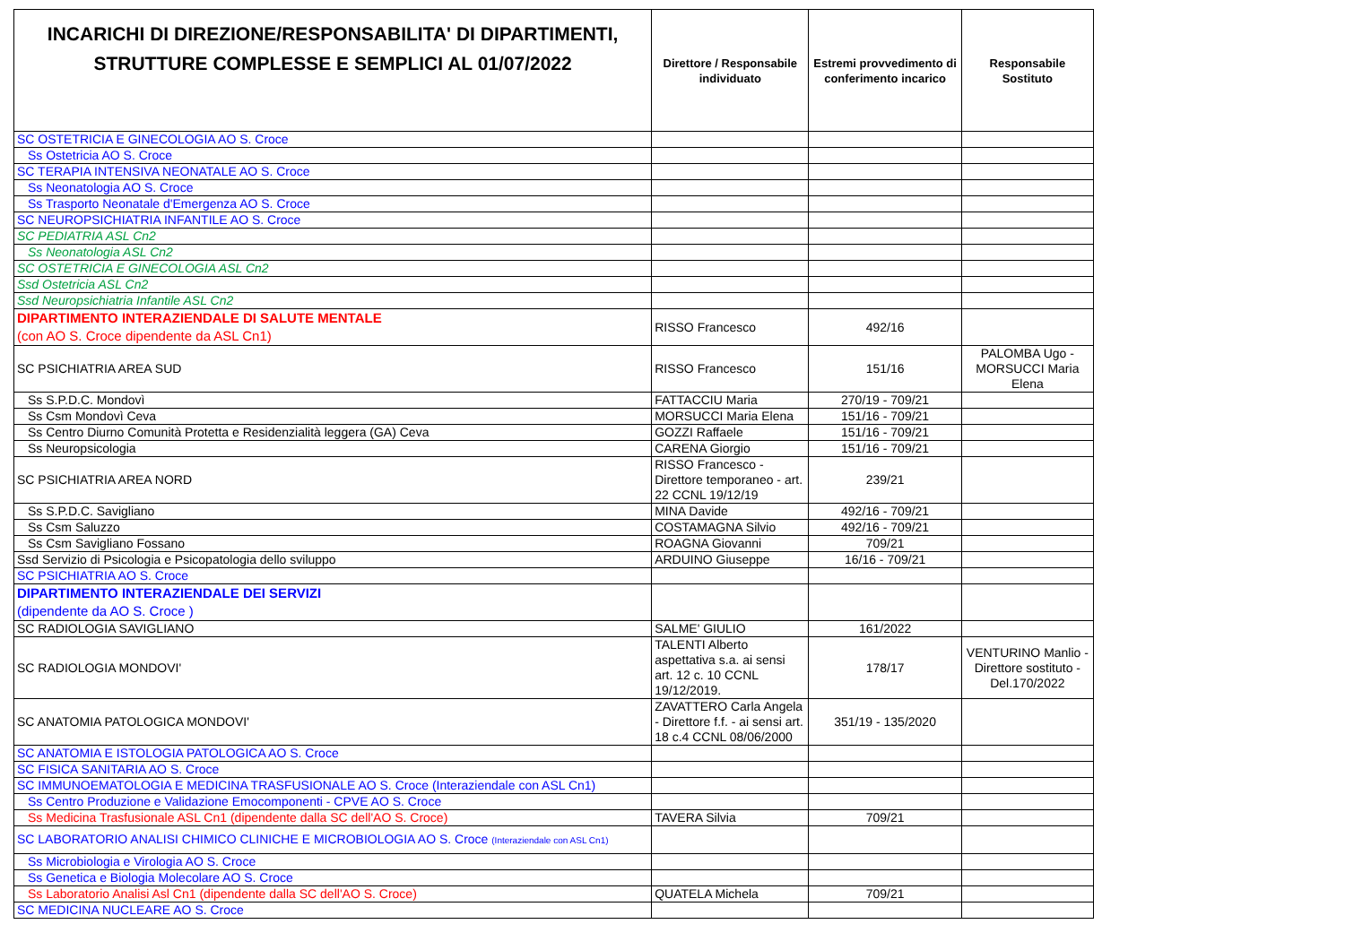| INCARICHI DI DIREZIONE/RESPONSABILITA' DI DIPARTIMENTI, STRUTTURE COMPLESSE E SEMPLICI AL 01/07/2022 | Direttore / Responsabile individuato | Estremi provvedimento di conferimento incarico | Responsabile Sostituto |
| --- | --- | --- | --- |
| SC OSTETRICIA E GINECOLOGIA AO S. Croce | | | |
| Ss Ostetricia AO S. Croce | | | |
| SC TERAPIA INTENSIVA NEONATALE AO S. Croce | | | |
| Ss Neonatologia AO S. Croce | | | |
| Ss Trasporto Neonatale d'Emergenza AO S. Croce | | | |
| SC NEUROPSICHIATRIA INFANTILE AO S. Croce | | | |
| SC PEDIATRIA ASL Cn2 | | | |
| Ss Neonatologia ASL Cn2 | | | |
| SC OSTETRICIA E GINECOLOGIA ASL Cn2 | | | |
| Ssd Ostetricia ASL Cn2 | | | |
| Ssd Neuropsichiatria Infantile ASL Cn2 | | | |
| DIPARTIMENTO INTERAZIENDALE DI SALUTE MENTALE (con AO S. Croce dipendente da ASL Cn1) | RISSO Francesco | 492/16 | |
| SC PSICHIATRIA AREA SUD | RISSO Francesco | 151/16 | PALOMBA Ugo - MORSUCCI Maria Elena |
| Ss S.P.D.C. Mondovì | FATTACCIU Maria | 270/19 - 709/21 | |
| Ss Csm Mondovì Ceva | MORSUCCI Maria Elena | 151/16 - 709/21 | |
| Ss Centro Diurno Comunità Protetta e Residenzialità leggera (GA) Ceva | GOZZI Raffaele | 151/16 - 709/21 | |
| Ss Neuropsicologia | CARENA Giorgio | 151/16 - 709/21 | |
| SC PSICHIATRIA AREA NORD | RISSO Francesco - Direttore temporaneo - art. 22 CCNL 19/12/19 | 239/21 | |
| Ss S.P.D.C. Savigliano | MINA Davide | 492/16 - 709/21 | |
| Ss Csm Saluzzo | COSTAMAGNA Silvio | 492/16 - 709/21 | |
| Ss Csm Savigliano Fossano | ROAGNA Giovanni | 709/21 | |
| Ssd Servizio di Psicologia e Psicopatologia dello sviluppo | ARDUINO Giuseppe | 16/16 - 709/21 | |
| SC PSICHIATRIA AO S. Croce | | | |
| DIPARTIMENTO INTERAZIENDALE DEI SERVIZI (dipendente da AO S. Croce ) | | | |
| SC RADIOLOGIA SAVIGLIANO | SALME' GIULIO | 161/2022 | |
| SC RADIOLOGIA MONDOVI' | TALENTI Alberto aspettativa s.a. ai sensi art. 12 c. 10 CCNL 19/12/2019. | 178/17 | VENTURINO Manlio - Direttore sostituto - Del.170/2022 |
| SC ANATOMIA PATOLOGICA MONDOVI' | ZAVATTERO Carla Angela - Direttore f.f. - ai sensi art. 18 c.4 CCNL 08/06/2000 | 351/19 - 135/2020 | |
| SC ANATOMIA E ISTOLOGIA PATOLOGICA AO S. Croce | | | |
| SC FISICA SANITARIA AO S. Croce | | | |
| SC IMMUNOEMATOLOGIA E MEDICINA TRASFUSIONALE AO S. Croce (Interaziendale con ASL Cn1) | | | |
| Ss Centro Produzione e Validazione Emocomponenti - CPVE AO S. Croce | | | |
| Ss Medicina Trasfusionale ASL Cn1 (dipendente dalla SC dell'AO S. Croce) | TAVERA Silvia | 709/21 | |
| SC LABORATORIO ANALISI CHIMICO CLINICHE E MICROBIOLOGIA AO S. Croce (Interaziendale con ASL Cn1) | | | |
| Ss Microbiologia e Virologia AO S. Croce | | | |
| Ss Genetica e Biologia Molecolare AO S. Croce | | | |
| Ss Laboratorio Analisi Asl Cn1 (dipendente dalla SC dell'AO S. Croce) | QUATELA Michela | 709/21 | |
| SC MEDICINA NUCLEARE AO S. Croce | | | |